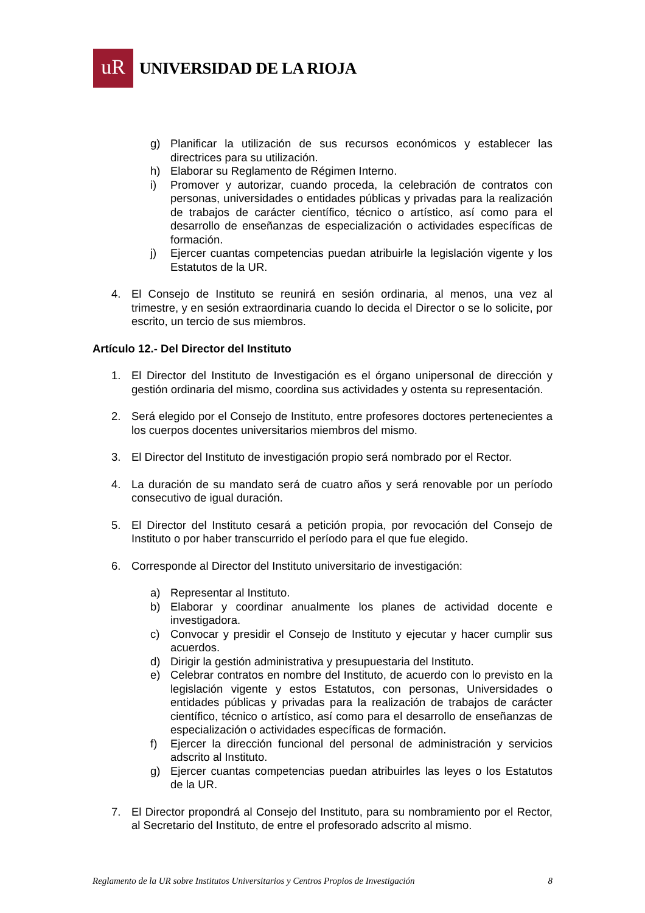uR
UNIVERSIDAD DE LA RIOJA
g) Planificar la utilización de sus recursos económicos y establecer las directrices para su utilización.
h) Elaborar su Reglamento de Régimen Interno.
i) Promover y autorizar, cuando proceda, la celebración de contratos con personas, universidades o entidades públicas y privadas para la realización de trabajos de carácter científico, técnico o artístico, así como para el desarrollo de enseñanzas de especialización o actividades específicas de formación.
j) Ejercer cuantas competencias puedan atribuirle la legislación vigente y los Estatutos de la UR.
4. El Consejo de Instituto se reunirá en sesión ordinaria, al menos, una vez al trimestre, y en sesión extraordinaria cuando lo decida el Director o se lo solicite, por escrito, un tercio de sus miembros.
Artículo 12.- Del Director del Instituto
1. El Director del Instituto de Investigación es el órgano unipersonal de dirección y gestión ordinaria del mismo, coordina sus actividades y ostenta su representación.
2. Será elegido por el Consejo de Instituto, entre profesores doctores pertenecientes a los cuerpos docentes universitarios miembros del mismo.
3. El Director del Instituto de investigación propio será nombrado por el Rector.
4. La duración de su mandato será de cuatro años y será renovable por un período consecutivo de igual duración.
5. El Director del Instituto cesará a petición propia, por revocación del Consejo de Instituto o por haber transcurrido el período para el que fue elegido.
6. Corresponde al Director del Instituto universitario de investigación:
a) Representar al Instituto.
b) Elaborar y coordinar anualmente los planes de actividad docente e investigadora.
c) Convocar y presidir el Consejo de Instituto y ejecutar y hacer cumplir sus acuerdos.
d) Dirigir la gestión administrativa y presupuestaria del Instituto.
e) Celebrar contratos en nombre del Instituto, de acuerdo con lo previsto en la legislación vigente y estos Estatutos, con personas, Universidades o entidades públicas y privadas para la realización de trabajos de carácter científico, técnico o artístico, así como para el desarrollo de enseñanzas de especialización o actividades específicas de formación.
f) Ejercer la dirección funcional del personal de administración y servicios adscrito al Instituto.
g) Ejercer cuantas competencias puedan atribuirles las leyes o los Estatutos de la UR.
7. El Director propondrá al Consejo del Instituto, para su nombramiento por el Rector, al Secretario del Instituto, de entre el profesorado adscrito al mismo.
Reglamento de la UR sobre Institutos Universitarios y Centros Propios de Investigación 8